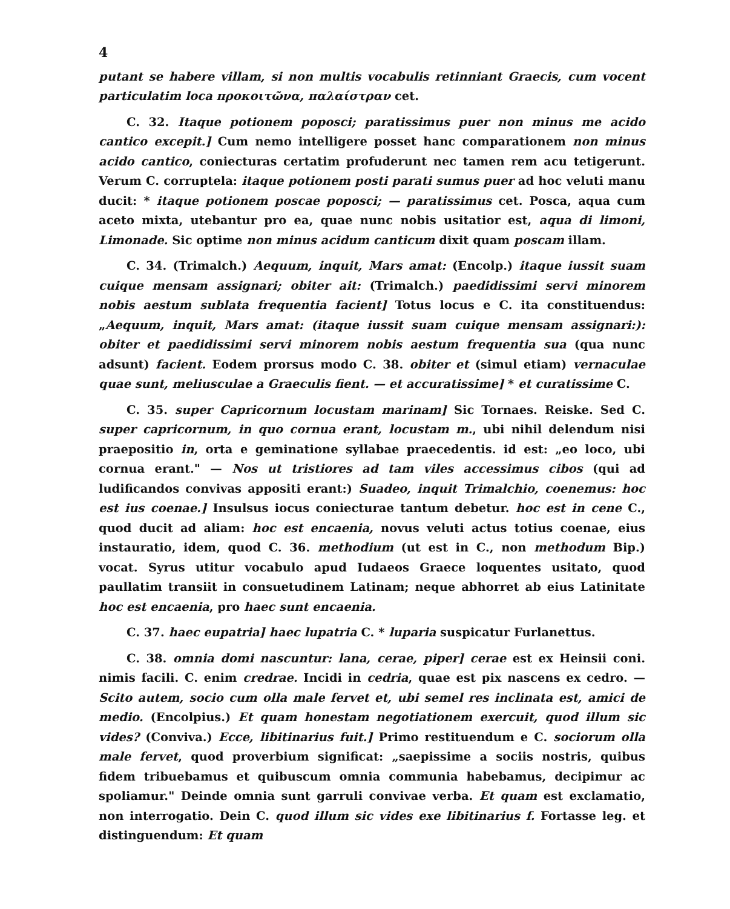4
putant se habere villam, si non multis vocabulis retinniant Graecis, cum vocent particulatim loca προκοιτῶνα, παλαίστραν cet.
C. 32. Itaque potionem poposci; paratissimus puer non minus me acido cantico excepit.] Cum nemo intelligere posset hanc comparationem non minus acido cantico, coniecturas certatim profuderunt nec tamen rem acu tetigerunt. Verum C. corruptela: itaque potionem posti parati sumus puer ad hoc veluti manu ducit: * itaque potionem poscae poposci; — paratissimus cet. Posca, aqua cum aceto mixta, utebantur pro ea, quae nunc nobis usitatior est, aqua di limoni, Limonade. Sic optime non minus acidum canticum dixit quam poscam illam.
C. 34. (Trimalch.) Aequum, inquit, Mars amat: (Encolp.) itaque iussit suam cuique mensam assignari; obiter ait: (Trimalch.) paedidissimi servi minorem nobis aestum sublata frequentia facient] Totus locus e C. ita constituendus: „Aequum, inquit, Mars amat: (itaque iussit suam cuique mensam assignari:): obiter et paedidissimi servi minorem nobis aestum frequentia sua (qua nunc adsunt) facient. Eodem prorsus modo C. 38. obiter et (simul etiam) vernaculae quae sunt, meliusculae a Graeculis fient. — et accuratissime] * et curatissime C.
C. 35. super Capricornum locustam marinam] Sic Tornaes. Reiske. Sed C. super capricornum, in quo cornua erant, locustam m., ubi nihil delendum nisi praepositio in, orta e geminatione syllabae praecedentis. id est: „eo loco, ubi cornua erant." — Nos ut tristiores ad tam viles accessimus cibos (qui ad ludificandos convivas appositi erant:) Suadeo, inquit Trimalchio, coenemus: hoc est ius coenae.] Insulsus iocus coniecturae tantum debetur. hoc est in cene C., quod ducit ad aliam: hoc est encaenia, novus veluti actus totius coenae, eius instauratio, idem, quod C. 36. methodium (ut est in C., non methodum Bip.) vocat. Syrus utitur vocabulo apud Iudaeos Graece loquentes usitato, quod paullatim transiit in consuetudinem Latinam; neque abhorret ab eius Latinitate hoc est encaenia, pro haec sunt encaenia.
C. 37. haec eupatria] haec lupatria C. * luparia suspicatur Furlanettus.
C. 38. omnia domi nascuntur: lana, cerae, piper] cerae est ex Heinsii coni. nimis facili. C. enim credrae. Incidi in cedria, quae est pix nascens ex cedro. — Scito autem, socio cum olla male fervet et, ubi semel res inclinata est, amici de medio. (Encolpius.) Et quam honestam negotiationem exercuit, quod illum sic vides? (Conviva.) Ecce, libitinarius fuit.] Primo restituendum e C. sociorum olla male fervet, quod proverbium significat: „saepissime a sociis nostris, quibus fidem tribuebamus et quibuscum omnia communia habebamus, decipimur ac spoliamur." Deinde omnia sunt garruli convivae verba. Et quam est exclamatio, non interrogatio. Dein C. quod illum sic vides exe libitinarius f. Fortasse leg. et distinguendum: Et quam